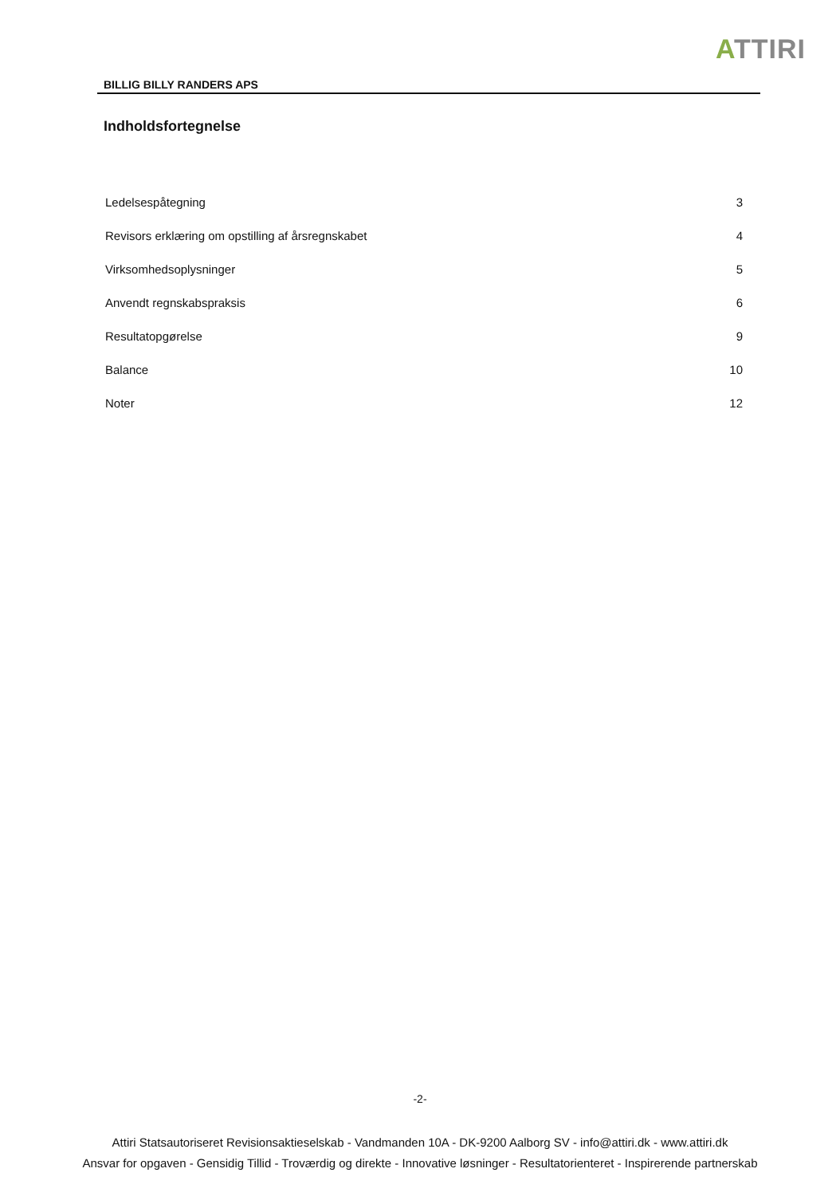ATTIRI
BILLIG BILLY RANDERS APS
Indholdsfortegnelse
Ledelsespåtegning 3
Revisors erklæring om opstilling af årsregnskabet 4
Virksomhedsoplysninger 5
Anvendt regnskabspraksis 6
Resultatopgørelse 9
Balance 10
Noter 12
-2-
Attiri Statsautoriseret Revisionsaktieselskab - Vandmanden 10A - DK-9200 Aalborg SV - info@attiri.dk - www.attiri.dk
Ansvar for opgaven - Gensidig Tillid - Troværdig og direkte - Innovative løsninger - Resultatorienteret - Inspirerende partnerskab